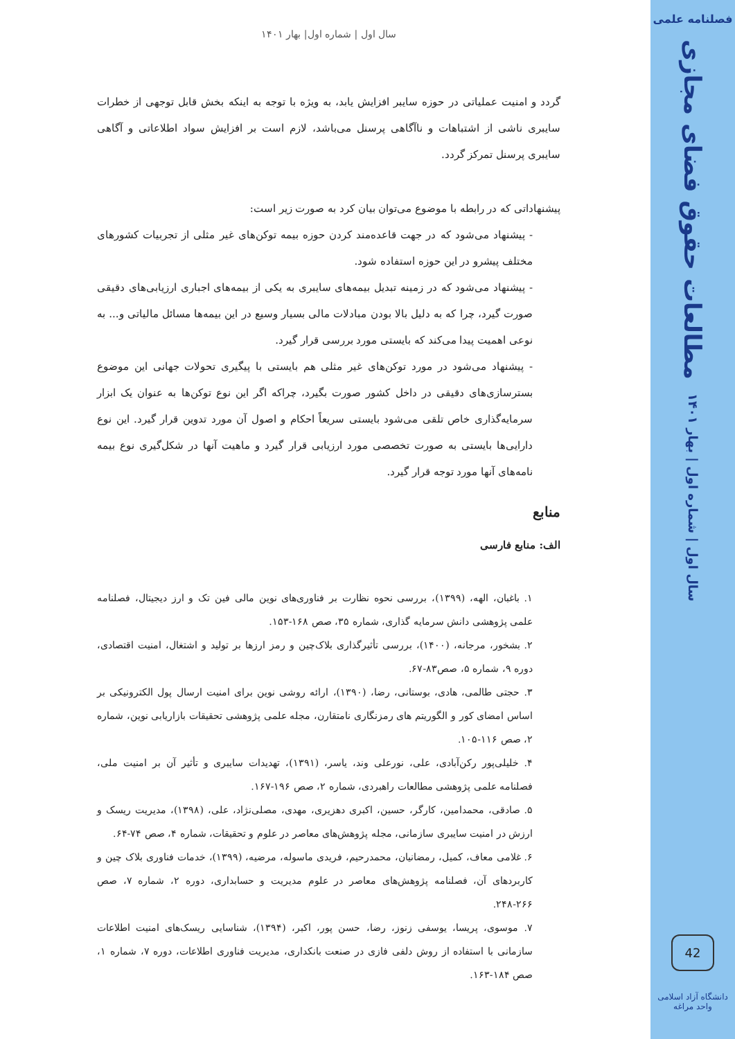سال اول | شماره اول| بهار ۱۴۰۱
گردد و امنیت عملیاتی در حوزه سایبر افزایش یابد، به ویژه با توجه به اینکه بخش قابل توجهی از خطرات سایبری ناشی از اشتباهات و ناآگاهی پرسنل می‌باشد، لازم است بر افزایش سواد اطلاعاتی و آگاهی سایبری پرسنل تمرکز گردد.
پیشنهاداتی که در رابطه با موضوع می‌توان بیان کرد به صورت زیر است:
- پیشنهاد می‌شود که در جهت قاعده‌مند کردن حوزه بیمه توکن‌های غیر مثلی از تجربیات کشورهای مختلف پیشرو در این حوزه استفاده شود.
- پیشنهاد می‌شود که در زمینه تبدیل بیمه‌های سایبری به یکی از بیمه‌های اجباری ارزیابی‌های دقیقی صورت گیرد، چرا که به دلیل بالا بودن مبادلات مالی بسیار وسیع در این بیمه‌ها مسائل مالیاتی و... به نوعی اهمیت پیدا می‌کند که بایستی مورد بررسی قرار گیرد.
- پیشنهاد می‌شود در مورد توکن‌های غیر مثلی هم بایستی با پیگیری تحولات جهانی این موضوع بسترسازی‌های دقیقی در داخل کشور صورت بگیرد، چراکه اگر این نوع توکن‌ها به عنوان یک ابزار سرمایه‌گذاری خاص تلقی می‌شود بایستی سریعاً احکام و اصول آن مورد تدوین قرار گیرد. این نوع دارایی‌ها بایستی به صورت تخصصی مورد ارزیابی قرار گیرد و ماهیت آنها در شکل‌گیری نوع بیمه نامه‌های آنها مورد توجه قرار گیرد.
منابع
الف: منابع فارسی
۱. باغبان، الهه، (۱۳۹۹)، بررسی نحوه نظارت بر فناوری‌های نوین مالی فین تک و ارز دیجیتال، فصلنامه علمی پژوهشی دانش سرمایه گذاری، شماره ۳۵، صص ۱۶۸-۱۵۳.
۲. بشخور، مرجانه، (۱۴۰۰)، بررسی تأثیرگذاری بلاک‌چین و رمز ارزها بر تولید و اشتغال، امنیت اقتصادی، دوره ۹، شماره ۵، صص۸۳-۶۷.
۳. حجتی طالمی، هادی، بوستانی، رضا، (۱۳۹۰)، ارائه روشی نوین برای امنیت ارسال پول الکترونیکی بر اساس امضای کور و الگوریتم های رمزنگاری نامتقارن، مجله علمی پژوهشی تحقیقات بازاریابی نوین، شماره ۲، صص ۱۱۶-۱۰۵.
۴. خلیلی‌پور رکن‌آبادی، علی، نورعلی وند، یاسر، (۱۳۹۱)، تهدیدات سایبری و تأثیر آن بر امنیت ملی، فصلنامه علمی پژوهشی مطالعات راهبردی، شماره ۲، صص ۱۹۶-۱۶۷.
۵. صادقی، محمدامین، کارگر، حسین، اکبری دهزیری، مهدی، مصلی‌نژاد، علی، (۱۳۹۸)، مدیریت ریسک و ارزش در امنیت سایبری سازمانی، مجله پژوهش‌های معاصر در علوم و تحقیقات، شماره ۴، صص ۷۴-۶۴.
۶. غلامی معاف، کمیل، رمضانیان، محمدرحیم، فریدی ماسوله، مرضیه، (۱۳۹۹)، خدمات فناوری بلاک چین و کاربردهای آن، فصلنامه پژوهش‌های معاصر در علوم مدیریت و حسابداری، دوره ۲، شماره ۷، صص ۲۶۶-۲۴۸.
۷. موسوی، پریسا، یوسفی زنوز، رضا، حسن پور، اکبر، (۱۳۹۴)، شناسایی ریسک‌های امنیت اطلاعات سازمانی با استفاده از روش دلفی فازی در صنعت بانکداری، مدیریت فناوری اطلاعات، دوره ۷، شماره ۱، صص ۱۸۴-۱۶۳.
فصلنامه علمی
مطالعات حقوق فضای مجازی
سال اول | شماره اول | بهار ۱۴۰۱
42
دانشگاه آزاد اسلامی واحد مراغه